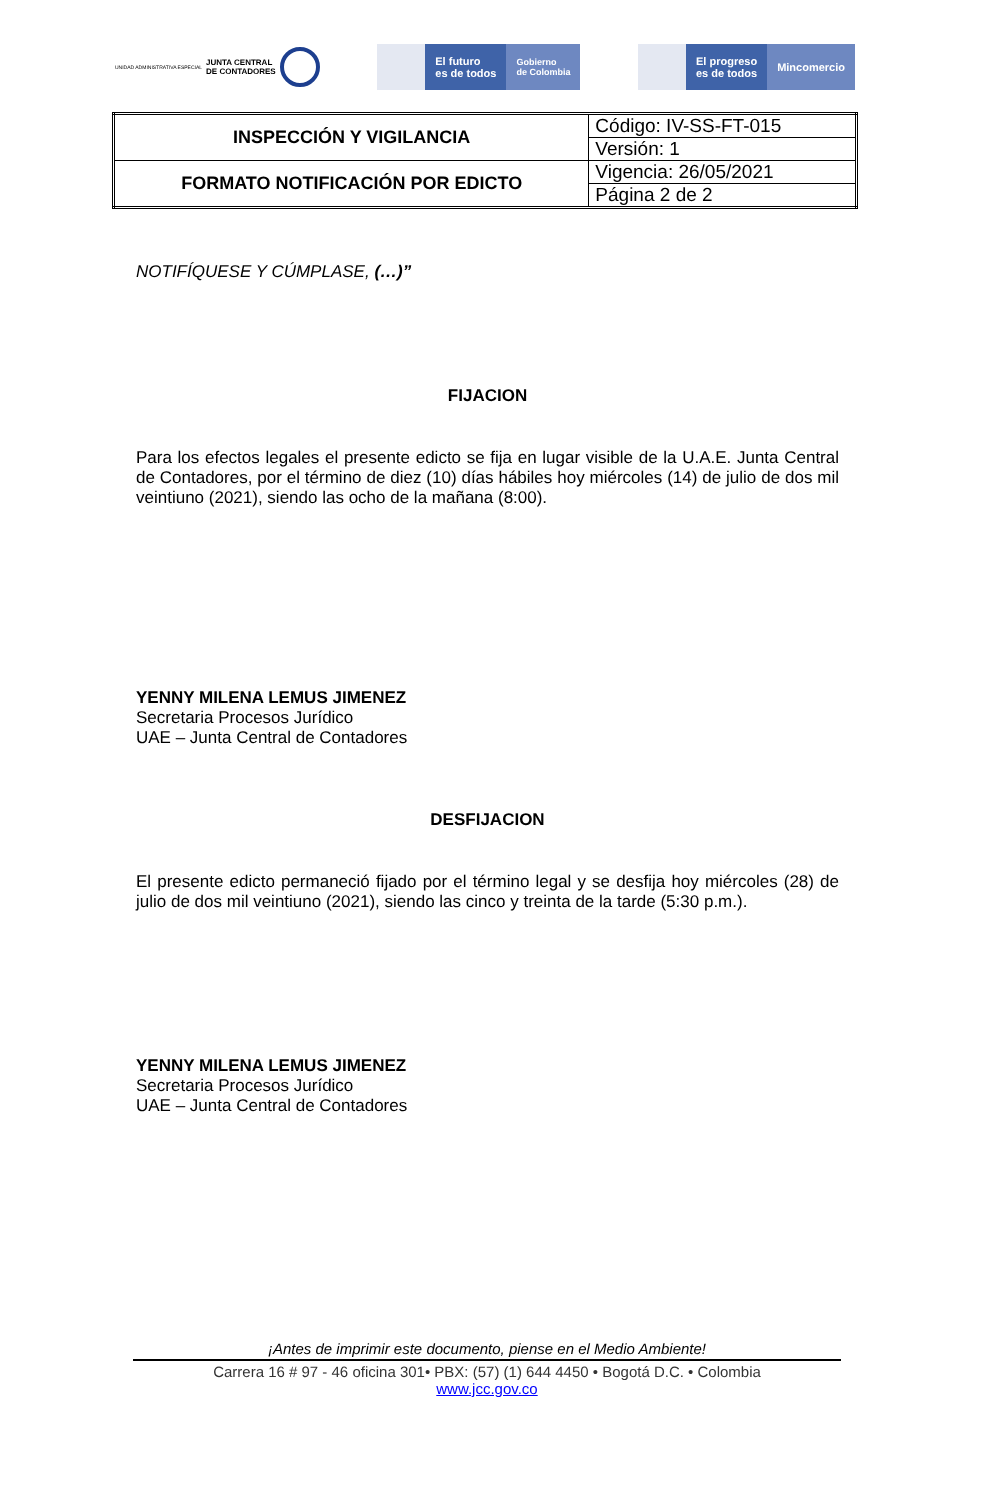UNIDAD ADMINISTRATIVA ESPECIAL JUNTA CENTRAL
DE CONTADORES
El futuro
es de todos
Gobierno
de Colombia
El progreso
es de todos
Mincomercio
| INSPECCIÓN Y VIGILANCIA | Código: IV-SS-FT-015 |
| | Versión: 1 |
| FORMATO NOTIFICACIÓN POR EDICTO | Vigencia: 26/05/2021 |
| | Página 2 de 2 |
NOTIFÍQUESE Y CÚMPLASE, (…)”
FIJACION
Para los efectos legales el presente edicto se fija en lugar visible de la U.A.E. Junta Central de Contadores, por el término de diez (10) días hábiles hoy miércoles (14) de julio de dos mil veintiuno (2021), siendo las ocho de la mañana (8:00).
YENNY MILENA LEMUS JIMENEZ
Secretaria Procesos Jurídico
UAE – Junta Central de Contadores
DESFIJACION
El presente edicto permaneció fijado por el término legal y se desfija hoy miércoles (28) de julio de dos mil veintiuno (2021), siendo las cinco y treinta de la tarde (5:30 p.m.).
YENNY MILENA LEMUS JIMENEZ
Secretaria Procesos Jurídico
UAE – Junta Central de Contadores
¡Antes de imprimir este documento, piense en el Medio Ambiente!
Carrera 16 # 97 - 46 oficina 301• PBX: (57) (1) 644 4450 • Bogotá D.C. • Colombia
www.jcc.gov.co